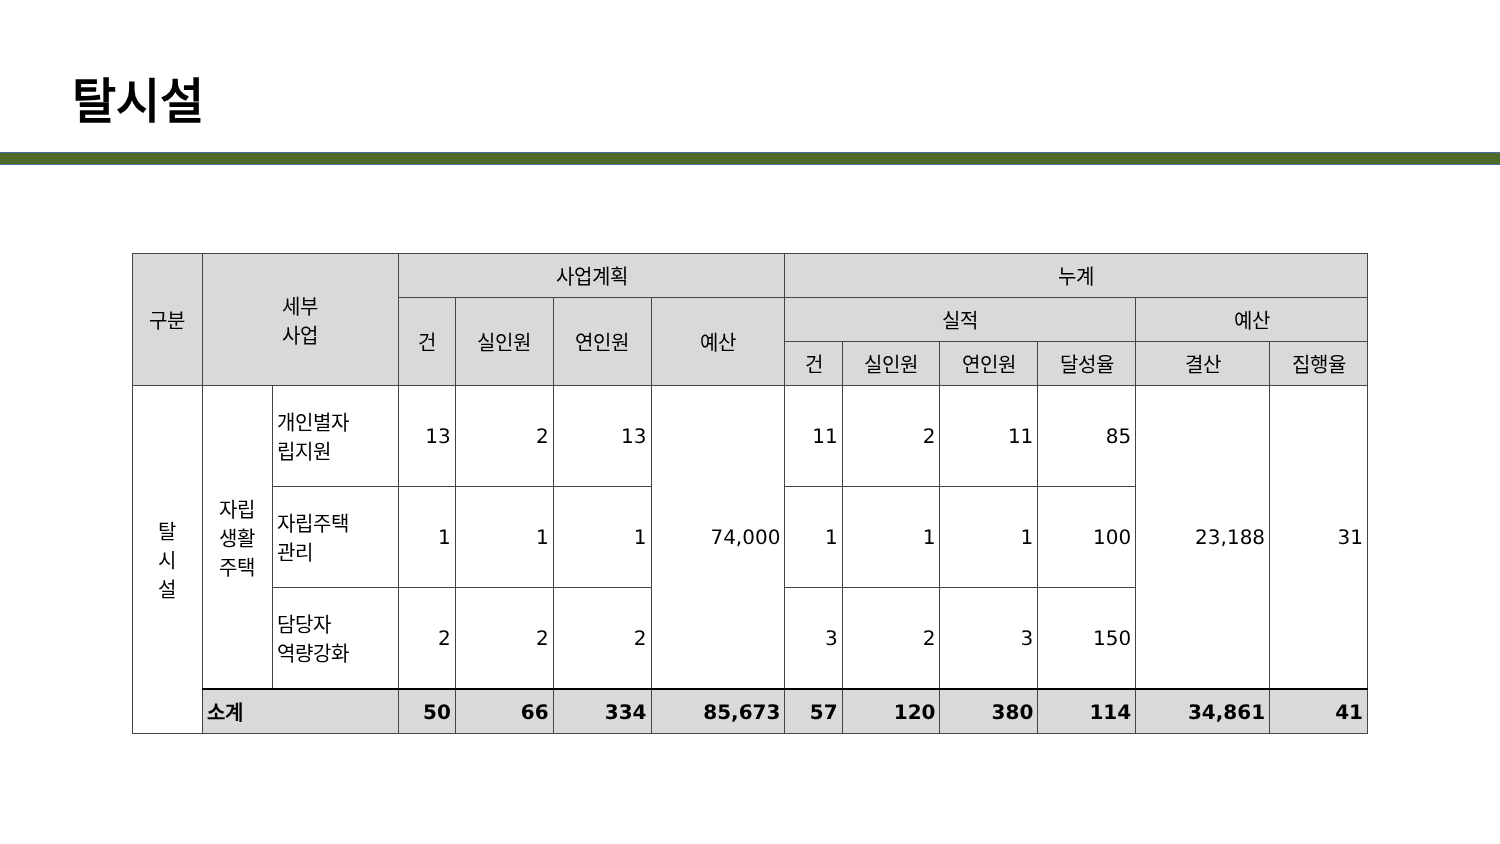탈시설
| 구분 | 세부 사업 | | 사업계획 | | | | 누계 | | | | | |
| --- | --- | --- | --- | --- | --- | --- | --- | --- | --- | --- | --- | --- |
| | | | 건 | 실인원 | 연인원 | 예산 | 실적 | | | | 예산 | |
| | | | | | | | 건 | 실인원 | 연인원 | 달성율 | 결산 | 집행율 |
| 탈 시 설 | 자립 생활 주택 | 개인별자 립지원 | 13 | 2 | 13 | 74,000 | 11 | 2 | 11 | 85 | 23,188 | 31 |
| | | 자립주택 관리 | 1 | 1 | 1 | | 1 | 1 | 1 | 100 | | |
| | | 담당자 역량강화 | 2 | 2 | 2 | | 3 | 2 | 3 | 150 | | |
| | 소계 | | 50 | 66 | 334 | 85,673 | 57 | 120 | 380 | 114 | 34,861 | 41 |